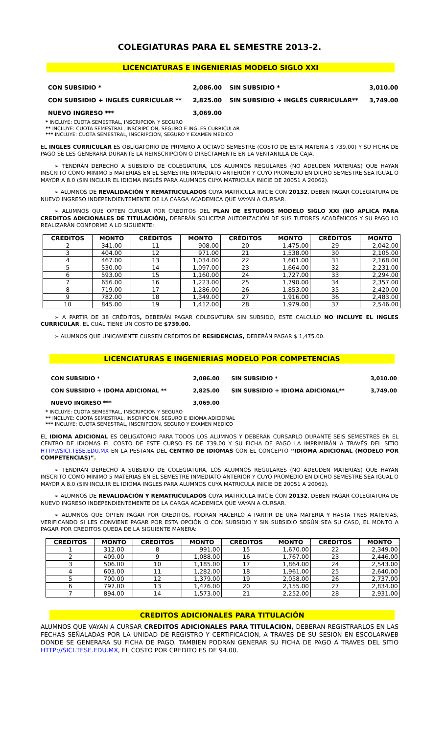COLEGIATURAS PARA EL SEMESTRE 2013-2.
LICENCIATURAS E INGENIERIAS MODELO SIGLO XXI
| CON SUBSIDIO * | 2,086.00 | SIN SUBSIDIO * | 3,010.00 |
| CON SUBSIDIO + INGLÉS CURRICULAR ** | 2,825.00 | SIN SUBSIDIO + INGLÉS CURRICULAR** | 3,749.00 |
| NUEVO INGRESO *** | 3,069.00 | | |
* INCLUYE: CUOTA SEMESTRAL, INSCRIPCION Y SEGURO
** INCLUYE: CUOTA SEMESTRAL, INSCRIPCION, SEGURO E INGLÉS CURRICULAR
*** INCLUYE: CUOTA SEMESTRAL, INSCRIPCION, SEGURO Y EXAMEN MEDICO
EL INGLES CURRICULAR ES OBLIGATORIO DE PRIMERO A OCTAVO SEMESTRE (COSTO DE ESTA MATERIA $ 739.00) Y SU FICHA DE PAGO SE LES GENERARÁ DURANTE LA REINSCRIPCIÓN O DIRECTAMENTE EN LA VENTANILLA DE CAJA.
➢ TENDRÁN DERECHO A SUBSIDIO DE COLEGIATURA, LOS ALUMNOS REGULARES (NO ADEUDEN MATERIAS) QUE HAYAN INSCRITO COMO MINIMO 5 MATERIAS EN EL SEMESTRE INMEDIATO ANTERIOR Y CUYO PROMEDIO EN DICHO SEMESTRE SEA IGUAL O MAYOR A 8.0 (SIN INCLUIR EL IDIOMA INGLÉS PARA ALUMNOS CUYA MATRICULA INICIE DE 20051 A 20062).
➢ ALUMNOS DE REVALIDACIÓN Y REMATRICULADOS CUYA MATRICULA INICIE CON 20132, DEBEN PAGAR COLEGIATURA DE NUEVO INGRESO INDEPENDIENTEMENTE DE LA CARGA ACADEMICA QUE VAYAN A CURSAR.
➢ ALUMNOS QUE OPTEN CURSAR POR CREDITOS DEL PLAN DE ESTUDIOS MODELO SIGLO XXI (NO APLICA PARA CREDITOS ADICIONALES DE TITULACIÓN), DEBERÁN SOLICITAR AUTORIZACIÓN DE SUS TUTORES ACADÉMICOS Y SU PAGO LO REALIZARÁN CONFORME A LO SIGUIENTE:
| CRÉDITOS | MONTO | CRÉDITOS | MONTO | CRÉDITOS | MONTO | CRÉDITOS | MONTO |
| --- | --- | --- | --- | --- | --- | --- | --- |
| 2 | 341.00 | 11 | 908.00 | 20 | 1,475.00 | 29 | 2,042.00 |
| 3 | 404.00 | 12 | 971.00 | 21 | 1,538.00 | 30 | 2,105.00 |
| 4 | 467.00 | 13 | 1,034.00 | 22 | 1,601.00 | 31 | 2,168.00 |
| 5 | 530.00 | 14 | 1,097.00 | 23 | 1,664.00 | 32 | 2,231.00 |
| 6 | 593.00 | 15 | 1,160.00 | 24 | 1,727.00 | 33 | 2,294.00 |
| 7 | 656.00 | 16 | 1,223.00 | 25 | 1,790.00 | 34 | 2,357.00 |
| 8 | 719.00 | 17 | 1,286.00 | 26 | 1,853.00 | 35 | 2,420.00 |
| 9 | 782.00 | 18 | 1,349.00 | 27 | 1,916.00 | 36 | 2,483.00 |
| 10 | 845.00 | 19 | 1,412.00 | 28 | 1,979.00 | 37 | 2,546.00 |
➢ A PARTIR DE 38 CRÉDITOS, DEBERÁN PAGAR COLEGIATURA SIN SUBSIDO, ESTE CALCULO NO INCLUYE EL INGLES CURRICULAR, EL CUAL TIENE UN COSTO DE $739.00.
➢ ALUMNOS QUE UNICAMENTE CURSEN CRÉDITOS DE RESIDENCIAS, DEBERÁN PAGAR $ 1,475.00.
LICENCIATURAS E INGENIERIAS MODELO POR COMPETENCIAS
| CON SUBSIDIO * | 2,086.00 | SIN SUBSIDIO * | 3,010.00 |
| CON SUBSIDIO + IDOMA ADICIONAL ** | 2,825.00 | SIN SUBSIDIO + IDIOMA ADICIONAL** | 3,749.00 |
| NUEVO INGRESO *** | 3,069.00 | | |
* INCLUYE: CUOTA SEMESTRAL, INSCRIPCION Y SEGURO
** INCLUYE: CUOTA SEMESTRAL, INSCRIPCION, SEGURO E IDIOMA ADICIONAL
*** INCLUYE: CUOTA SEMESTRAL, INSCRIPCION, SEGURO Y EXAMEN MEDICO
EL IDIOMA ADICIONAL ES OBLIGATORIO PARA TODOS LOS ALUMNOS Y DEBERÁN CURSARLO DURANTE SEIS SEMESTRES EN EL CENTRO DE IDIOMAS EL COSTO DE ESTE CURSO ES DE 739.00 Y SU FICHA DE PAGO LA IMPRIMIRÁN A TRAVÉS DEL SITIO HTTP://SICI.TESE.EDU.MX EN LA PESTAÑA DEL CENTRO DE IDIOMAS CON EL CONCEPTO “IDIOMA ADICIONAL (MODELO POR COMPETENCIAS)”.
➢ TENDRÁN DERECHO A SUBSIDIO DE COLEGIATURA, LOS ALUMNOS REGULARES (NO ADEUDEN MATERIAS) QUE HAYAN INSCRITO COMO MINIMO 5 MATERIAS EN EL SEMESTRE INMEDIATO ANTERIOR Y CUYO PROMEDIO EN DICHO SEMESTRE SEA IGUAL O MAYOR A 8.0 (SIN INCLUIR EL IDIOMA INGLES PARA ALUMNOS CUYA MATRICULA INICIE DE 20051 A 20062).
➢ ALUMNOS DE REVALIDACIÓN Y REMATRICULADOS CUYA MATRICULA INICIE CON 20132, DEBEN PAGAR COLEGIATURA DE NUEVO INGRESO INDEPENDIENTEMENTE DE LA CARGA ACADEMICA QUE VAYAN A CURSAR.
➢ ALUMNOS QUE OPTEN PAGAR POR CREDITOS, PODRAN HACERLO A PARTIR DE UNA MATERIA Y HASTA TRES MATERIAS, VERIFICANDO SI LES CONVIENE PAGAR POR ESTA OPCIÓN O CON SUBSIDIO Y SIN SUBSIDIO SEGÚN SEA SU CASO, EL MONTO A PAGAR POR CREDITOS QUEDA DE LA SIGUIENTE MANERA:
| CREDITOS | MONTO | CREDITOS | MONTO | CREDITOS | MONTO | CREDITOS | MONTO |
| --- | --- | --- | --- | --- | --- | --- | --- |
| 1 | 312.00 | 8 | 991.00 | 15 | 1,670.00 | 22 | 2,349.00 |
| 2 | 409.00 | 9 | 1,088.00 | 16 | 1,767.00 | 23 | 2,446.00 |
| 3 | 506.00 | 10 | 1,185.00 | 17 | 1,864.00 | 24 | 2,543.00 |
| 4 | 603.00 | 11 | 1,282.00 | 18 | 1,961.00 | 25 | 2,640.00 |
| 5 | 700.00 | 12 | 1,379.00 | 19 | 2,058.00 | 26 | 2,737.00 |
| 6 | 797.00 | 13 | 1,476.00 | 20 | 2,155.00 | 27 | 2,834.00 |
| 7 | 894.00 | 14 | 1,573.00 | 21 | 2,252.00 | 28 | 2,931.00 |
CREDITOS ADICIONALES PARA TITULACIÓN
ALUMNOS QUE VAYAN A CURSAR CREDITOS ADICIONALES PARA TITULACION, DEBERAN REGISTRARLOS EN LAS FECHAS SEÑALADAS POR LA UNIDAD DE REGISTRO Y CERTIFICACION, A TRAVES DE SU SESION EN ESCOLARWEB DONDE SE GENERARA SU FICHA DE PAGO. TAMBIEN PODRAN GENERAR SU FICHA DE PAGO A TRAVES DEL SITIO HTTP://SICI.TESE.EDU.MX, EL COSTO POR CREDITO ES DE 94.00.